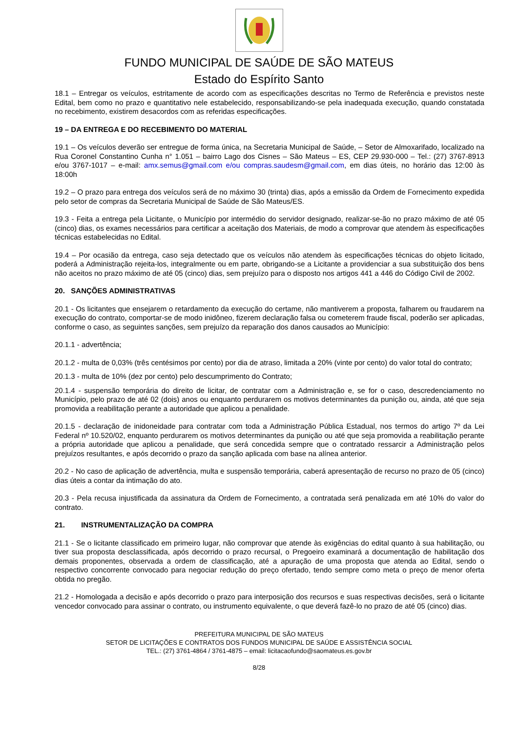FUNDO MUNICIPAL DE SAÚDE DE SÃO MATEUS
Estado do Espírito Santo
18.1 – Entregar os veículos, estritamente de acordo com as especificações descritas no Termo de Referência e previstos neste Edital, bem como no prazo e quantitativo nele estabelecido, responsabilizando-se pela inadequada execução, quando constatada no recebimento, existirem desacordos com as referidas especificações.
19 – DA ENTREGA E DO RECEBIMENTO DO MATERIAL
19.1 – Os veículos deverão ser entregue de forma única, na Secretaria Municipal de Saúde, – Setor de Almoxarifado, localizado na Rua Coronel Constantino Cunha n° 1.051 – bairro Lago dos Cisnes – São Mateus – ES, CEP 29.930-000 – Tel.: (27) 3767-8913 e/ou 3767-1017 – e-mail: amx.semus@gmail.com e/ou compras.saudesm@gmail.com, em dias úteis, no horário das 12:00 às 18:00h
19.2 – O prazo para entrega dos veículos será de no máximo 30 (trinta) dias, após a emissão da Ordem de Fornecimento expedida pelo setor de compras da Secretaria Municipal de Saúde de São Mateus/ES.
19.3 - Feita a entrega pela Licitante, o Município por intermédio do servidor designado, realizar-se-ão no prazo máximo de até 05 (cinco) dias, os exames necessários para certificar a aceitação dos Materiais, de modo a comprovar que atendem às especificações técnicas estabelecidas no Edital.
19.4 – Por ocasião da entrega, caso seja detectado que os veículos não atendem às especificações técnicas do objeto licitado, poderá a Administração rejeita-los, integralmente ou em parte, obrigando-se a Licitante a providenciar a sua substituição dos bens não aceitos no prazo máximo de até 05 (cinco) dias, sem prejuízo para o disposto nos artigos 441 a 446 do Código Civil de 2002.
20. SANÇÕES ADMINISTRATIVAS
20.1 - Os licitantes que ensejarem o retardamento da execução do certame, não mantiverem a proposta, falharem ou fraudarem na execução do contrato, comportar-se de modo inidôneo, fizerem declaração falsa ou cometerem fraude fiscal, poderão ser aplicadas, conforme o caso, as seguintes sanções, sem prejuízo da reparação dos danos causados ao Município:
20.1.1 - advertência;
20.1.2 - multa de 0,03% (três centésimos por cento) por dia de atraso, limitada a 20% (vinte por cento) do valor total do contrato;
20.1.3 - multa de 10% (dez por cento) pelo descumprimento do Contrato;
20.1.4 - suspensão temporária do direito de licitar, de contratar com a Administração e, se for o caso, descredenciamento no Município, pelo prazo de até 02 (dois) anos ou enquanto perdurarem os motivos determinantes da punição ou, ainda, até que seja promovida a reabilitação perante a autoridade que aplicou a penalidade.
20.1.5 - declaração de inidoneidade para contratar com toda a Administração Pública Estadual, nos termos do artigo 7º da Lei Federal nº 10.520/02, enquanto perdurarem os motivos determinantes da punição ou até que seja promovida a reabilitação perante a própria autoridade que aplicou a penalidade, que será concedida sempre que o contratado ressarcir a Administração pelos prejuízos resultantes, e após decorrido o prazo da sanção aplicada com base na alínea anterior.
20.2 - No caso de aplicação de advertência, multa e suspensão temporária, caberá apresentação de recurso no prazo de 05 (cinco) dias úteis a contar da intimação do ato.
20.3 - Pela recusa injustificada da assinatura da Ordem de Fornecimento, a contratada será penalizada em até 10% do valor do contrato.
21. INSTRUMENTALIZAÇÃO DA COMPRA
21.1 - Se o licitante classificado em primeiro lugar, não comprovar que atende às exigências do edital quanto à sua habilitação, ou tiver sua proposta desclassificada, após decorrido o prazo recursal, o Pregoeiro examinará a documentação de habilitação dos demais proponentes, observada a ordem de classificação, até a apuração de uma proposta que atenda ao Edital, sendo o respectivo concorrente convocado para negociar redução do preço ofertado, tendo sempre como meta o preço de menor oferta obtida no pregão.
21.2 - Homologada a decisão e após decorrido o prazo para interposição dos recursos e suas respectivas decisões, será o licitante vencedor convocado para assinar o contrato, ou instrumento equivalente, o que deverá fazê-lo no prazo de até 05 (cinco) dias.
PREFEITURA MUNICIPAL DE SÃO MATEUS
SETOR DE LICITAÇÕES E CONTRATOS DOS FUNDOS MUNICIPAL DE SAÚDE E ASSISTÊNCIA SOCIAL
TEL.: (27) 3761-4864 / 3761-4875 – email: licitacaofundo@saomateus.es.gov.br
8/28